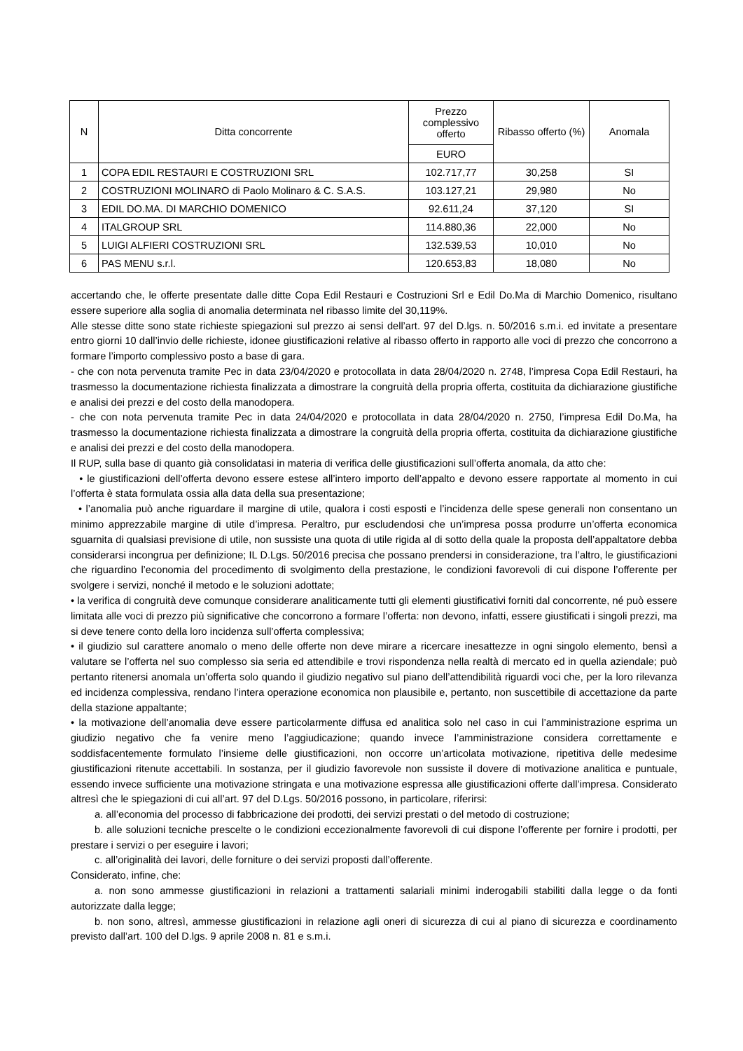| N | Ditta concorrente | Prezzo complessivo offerto | Ribasso offerto (%) | Anomala |
| --- | --- | --- | --- | --- |
| | | EURO | | |
| 1 | COPA EDIL RESTAURI E COSTRUZIONI SRL | 102.717,77 | 30,258 | SI |
| 2 | COSTRUZIONI MOLINARO di Paolo Molinaro & C. S.A.S. | 103.127,21 | 29,980 | No |
| 3 | EDIL DO.MA. DI MARCHIO DOMENICO | 92.611,24 | 37,120 | SI |
| 4 | ITALGROUP SRL | 114.880,36 | 22,000 | No |
| 5 | LUIGI ALFIERI COSTRUZIONI SRL | 132.539,53 | 10,010 | No |
| 6 | PAS MENU s.r.l. | 120.653,83 | 18,080 | No |
accertando che, le offerte presentate dalle ditte Copa Edil Restauri e Costruzioni Srl e Edil Do.Ma di Marchio Domenico, risultano essere superiore alla soglia di anomalia determinata nel ribasso limite del 30,119%.
Alle stesse ditte sono state richieste spiegazioni sul prezzo ai sensi dell’art. 97 del D.lgs. n. 50/2016 s.m.i. ed invitate a presentare entro giorni 10 dall’invio delle richieste, idonee giustificazioni relative al ribasso offerto in rapporto alle voci di prezzo che concorrono a formare l’importo complessivo posto a base di gara.
- che con nota pervenuta tramite Pec in data 23/04/2020 e protocollata in data 28/04/2020 n. 2748, l’impresa Copa Edil Restauri, ha trasmesso la documentazione richiesta finalizzata a dimostrare la congruità della propria offerta, costituita da dichiarazione giustifiche e analisi dei prezzi e del costo della manodopera.
- che con nota pervenuta tramite Pec in data 24/04/2020 e protocollata in data 28/04/2020 n. 2750, l’impresa Edil Do.Ma, ha trasmesso la documentazione richiesta finalizzata a dimostrare la congruità della propria offerta, costituita da dichiarazione giustifiche e analisi dei prezzi e del costo della manodopera.
Il RUP, sulla base di quanto già consolidatasi in materia di verifica delle giustificazioni sull’offerta anomala, da atto che:
• le giustificazioni dell’offerta devono essere estese all’intero importo dell’appalto e devono essere rapportate al momento in cui l’offerta è stata formulata ossia alla data della sua presentazione;
• l’anomalia può anche riguardare il margine di utile, qualora i costi esposti e l’incidenza delle spese generali non consentano un minimo apprezzabile margine di utile d’impresa. Peraltro, pur escludendosi che un’impresa possa produrre un’offerta economica sguarnita di qualsiasi previsione di utile, non sussiste una quota di utile rigida al di sotto della quale la proposta dell’appaltatore debba considerarsi incongrua per definizione; IL D.Lgs. 50/2016 precisa che possano prendersi in considerazione, tra l’altro, le giustificazioni che riguardino l’economia del procedimento di svolgimento della prestazione, le condizioni favorevoli di cui dispone l’offerente per svolgere i servizi, nonché il metodo e le soluzioni adottate;
• la verifica di congruità deve comunque considerare analiticamente tutti gli elementi giustificativi forniti dal concorrente, né può essere limitata alle voci di prezzo più significative che concorrono a formare l’offerta: non devono, infatti, essere giustificati i singoli prezzi, ma si deve tenere conto della loro incidenza sull’offerta complessiva;
• il giudizio sul carattere anomalo o meno delle offerte non deve mirare a ricercare inesattezze in ogni singolo elemento, bensì a valutare se l’offerta nel suo complesso sia seria ed attendibile e trovi rispondenza nella realtà di mercato ed in quella aziendale; può pertanto ritenersi anomala un’offerta solo quando il giudizio negativo sul piano dell’attendibilità riguardi voci che, per la loro rilevanza ed incidenza complessiva, rendano l’intera operazione economica non plausibile e, pertanto, non suscettibile di accettazione da parte della stazione appaltante;
• la motivazione dell’anomalia deve essere particolarmente diffusa ed analitica solo nel caso in cui l’amministrazione esprima un giudizio negativo che fa venire meno l’aggiudicazione; quando invece l’amministrazione considera correttamente e soddisfacentemente formulato l’insieme delle giustificazioni, non occorre un’articolata motivazione, ripetitiva delle medesime giustificazioni ritenute accettabili. In sostanza, per il giudizio favorevole non sussiste il dovere di motivazione analitica e puntuale, essendo invece sufficiente una motivazione stringata e una motivazione espressa alle giustificazioni offerte dall’impresa. Considerato altresì che le spiegazioni di cui all’art. 97 del D.Lgs. 50/2016 possono, in particolare, riferirsi:
a. all’economia del processo di fabbricazione dei prodotti, dei servizi prestati o del metodo di costruzione;
b. alle soluzioni tecniche prescelte o le condizioni eccezionalmente favorevoli di cui dispone l’offerente per fornire i prodotti, per prestare i servizi o per eseguire i lavori;
c. all’originalità dei lavori, delle forniture o dei servizi proposti dall’offerente.
Considerato, infine, che:
a. non sono ammesse giustificazioni in relazioni a trattamenti salariali minimi inderogabili stabiliti dalla legge o da fonti autorizzate dalla legge;
b. non sono, altresì, ammesse giustificazioni in relazione agli oneri di sicurezza di cui al piano di sicurezza e coordinamento previsto dall’art. 100 del D.lgs. 9 aprile 2008 n. 81 e s.m.i.